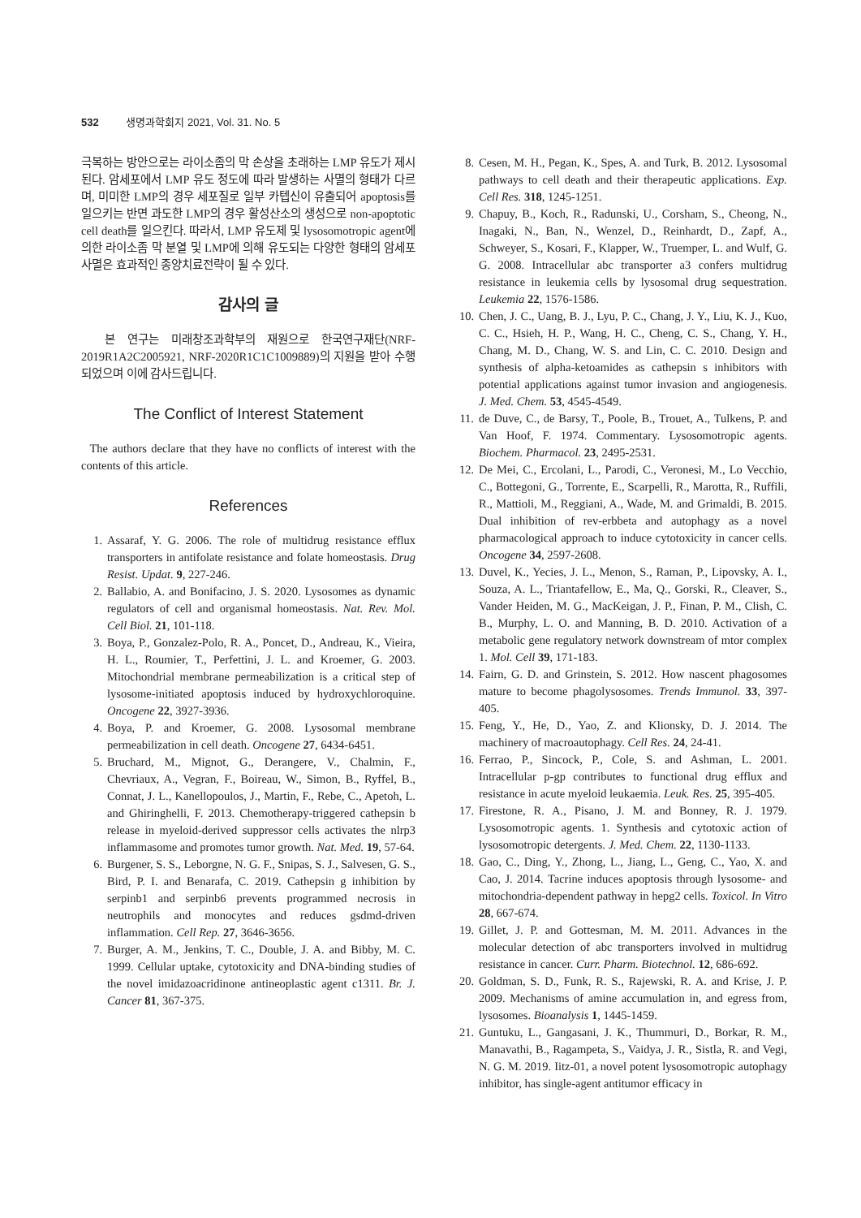532 생명과학회지 2021, Vol. 31. No. 5
극복하는 방안으로는 라이소좀의 막 손상을 초래하는 LMP 유도가 제시된다. 암세포에서 LMP 유도 정도에 따라 발생하는 사멸의 형태가 다르며, 미미한 LMP의 경우 세포질로 일부 카텝신이 유출되어 apoptosis를 일으키는 반면 과도한 LMP의 경우 활성산소의 생성으로 non-apoptotic cell death를 일으킨다. 따라서, LMP 유도제 및 lysosomotropic agent에 의한 라이소좀 막 분열 및 LMP에 의해 유도되는 다양한 형태의 암세포 사멸은 효과적인 종양치료전략이 될 수 있다.
감사의 글
본 연구는 미래창조과학부의 재원으로 한국연구재단(NRF-2019R1A2C2005921, NRF-2020R1C1C1009889)의 지원을 받아 수행되었으며 이에 감사드립니다.
The Conflict of Interest Statement
The authors declare that they have no conflicts of interest with the contents of this article.
References
1. Assaraf, Y. G. 2006. The role of multidrug resistance efflux transporters in antifolate resistance and folate homeostasis. Drug Resist. Updat. 9, 227-246.
2. Ballabio, A. and Bonifacino, J. S. 2020. Lysosomes as dynamic regulators of cell and organismal homeostasis. Nat. Rev. Mol. Cell Biol. 21, 101-118.
3. Boya, P., Gonzalez-Polo, R. A., Poncet, D., Andreau, K., Vieira, H. L., Roumier, T., Perfettini, J. L. and Kroemer, G. 2003. Mitochondrial membrane permeabilization is a critical step of lysosome-initiated apoptosis induced by hydroxychloroquine. Oncogene 22, 3927-3936.
4. Boya, P. and Kroemer, G. 2008. Lysosomal membrane permeabilization in cell death. Oncogene 27, 6434-6451.
5. Bruchard, M., Mignot, G., Derangere, V., Chalmin, F., Chevriaux, A., Vegran, F., Boireau, W., Simon, B., Ryffel, B., Connat, J. L., Kanellopoulos, J., Martin, F., Rebe, C., Apetoh, L. and Ghiringhelli, F. 2013. Chemotherapy-triggered cathepsin b release in myeloid-derived suppressor cells activates the nlrp3 inflammasome and promotes tumor growth. Nat. Med. 19, 57-64.
6. Burgener, S. S., Leborgne, N. G. F., Snipas, S. J., Salvesen, G. S., Bird, P. I. and Benarafa, C. 2019. Cathepsin g inhibition by serpinb1 and serpinb6 prevents programmed necrosis in neutrophils and monocytes and reduces gsdmd-driven inflammation. Cell Rep. 27, 3646-3656.
7. Burger, A. M., Jenkins, T. C., Double, J. A. and Bibby, M. C. 1999. Cellular uptake, cytotoxicity and DNA-binding studies of the novel imidazoacridinone antineoplastic agent c1311. Br. J. Cancer 81, 367-375.
8. Cesen, M. H., Pegan, K., Spes, A. and Turk, B. 2012. Lysosomal pathways to cell death and their therapeutic applications. Exp. Cell Res. 318, 1245-1251.
9. Chapuy, B., Koch, R., Radunski, U., Corsham, S., Cheong, N., Inagaki, N., Ban, N., Wenzel, D., Reinhardt, D., Zapf, A., Schweyer, S., Kosari, F., Klapper, W., Truemper, L. and Wulf, G. G. 2008. Intracellular abc transporter a3 confers multidrug resistance in leukemia cells by lysosomal drug sequestration. Leukemia 22, 1576-1586.
10. Chen, J. C., Uang, B. J., Lyu, P. C., Chang, J. Y., Liu, K. J., Kuo, C. C., Hsieh, H. P., Wang, H. C., Cheng, C. S., Chang, Y. H., Chang, M. D., Chang, W. S. and Lin, C. C. 2010. Design and synthesis of alpha-ketoamides as cathepsin s inhibitors with potential applications against tumor invasion and angiogenesis. J. Med. Chem. 53, 4545-4549.
11. de Duve, C., de Barsy, T., Poole, B., Trouet, A., Tulkens, P. and Van Hoof, F. 1974. Commentary. Lysosomotropic agents. Biochem. Pharmacol. 23, 2495-2531.
12. De Mei, C., Ercolani, L., Parodi, C., Veronesi, M., Lo Vecchio, C., Bottegoni, G., Torrente, E., Scarpelli, R., Marotta, R., Ruffili, R., Mattioli, M., Reggiani, A., Wade, M. and Grimaldi, B. 2015. Dual inhibition of rev-erbbeta and autophagy as a novel pharmacological approach to induce cytotoxicity in cancer cells. Oncogene 34, 2597-2608.
13. Duvel, K., Yecies, J. L., Menon, S., Raman, P., Lipovsky, A. I., Souza, A. L., Triantafellow, E., Ma, Q., Gorski, R., Cleaver, S., Vander Heiden, M. G., MacKeigan, J. P., Finan, P. M., Clish, C. B., Murphy, L. O. and Manning, B. D. 2010. Activation of a metabolic gene regulatory network downstream of mtor complex 1. Mol. Cell 39, 171-183.
14. Fairn, G. D. and Grinstein, S. 2012. How nascent phagosomes mature to become phagolysosomes. Trends Immunol. 33, 397-405.
15. Feng, Y., He, D., Yao, Z. and Klionsky, D. J. 2014. The machinery of macroautophagy. Cell Res. 24, 24-41.
16. Ferrao, P., Sincock, P., Cole, S. and Ashman, L. 2001. Intracellular p-gp contributes to functional drug efflux and resistance in acute myeloid leukaemia. Leuk. Res. 25, 395-405.
17. Firestone, R. A., Pisano, J. M. and Bonney, R. J. 1979. Lysosomotropic agents. 1. Synthesis and cytotoxic action of lysosomotropic detergents. J. Med. Chem. 22, 1130-1133.
18. Gao, C., Ding, Y., Zhong, L., Jiang, L., Geng, C., Yao, X. and Cao, J. 2014. Tacrine induces apoptosis through lysosome- and mitochondria-dependent pathway in hepg2 cells. Toxicol. In Vitro 28, 667-674.
19. Gillet, J. P. and Gottesman, M. M. 2011. Advances in the molecular detection of abc transporters involved in multidrug resistance in cancer. Curr. Pharm. Biotechnol. 12, 686-692.
20. Goldman, S. D., Funk, R. S., Rajewski, R. A. and Krise, J. P. 2009. Mechanisms of amine accumulation in, and egress from, lysosomes. Bioanalysis 1, 1445-1459.
21. Guntuku, L., Gangasani, J. K., Thummuri, D., Borkar, R. M., Manavathi, B., Ragampeta, S., Vaidya, J. R., Sistla, R. and Vegi, N. G. M. 2019. Iitz-01, a novel potent lysosomotropic autophagy inhibitor, has single-agent antitumor efficacy in